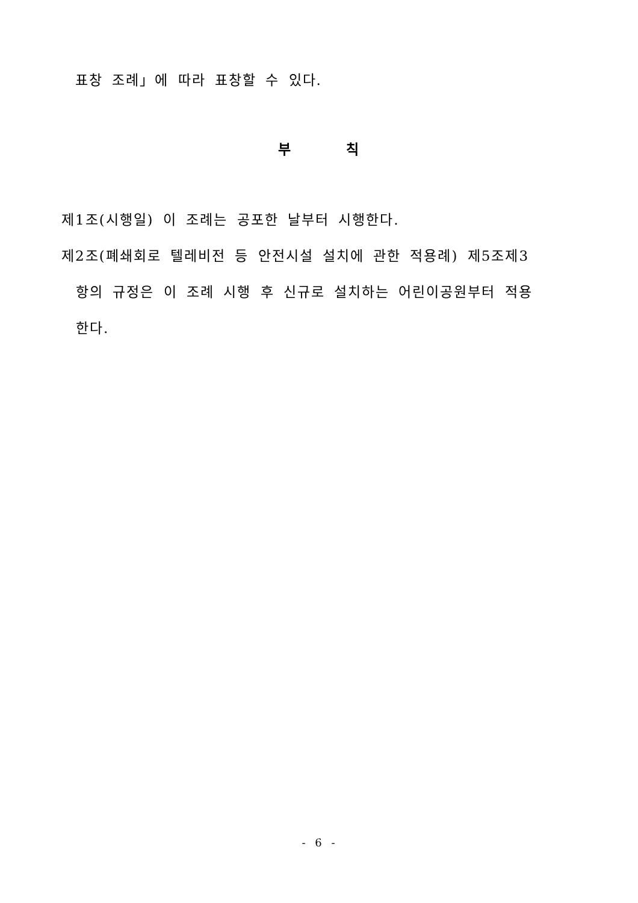표창 조례」에 따라 표창할 수 있다.
부 칙
제1조(시행일) 이 조례는 공포한 날부터 시행한다.
제2조(폐쇄회로 텔레비전 등 안전시설 설치에 관한 적용례) 제5조제3
항의 규정은 이 조례 시행 후 신규로 설치하는 어린이공원부터 적용
한다.
- 6 -